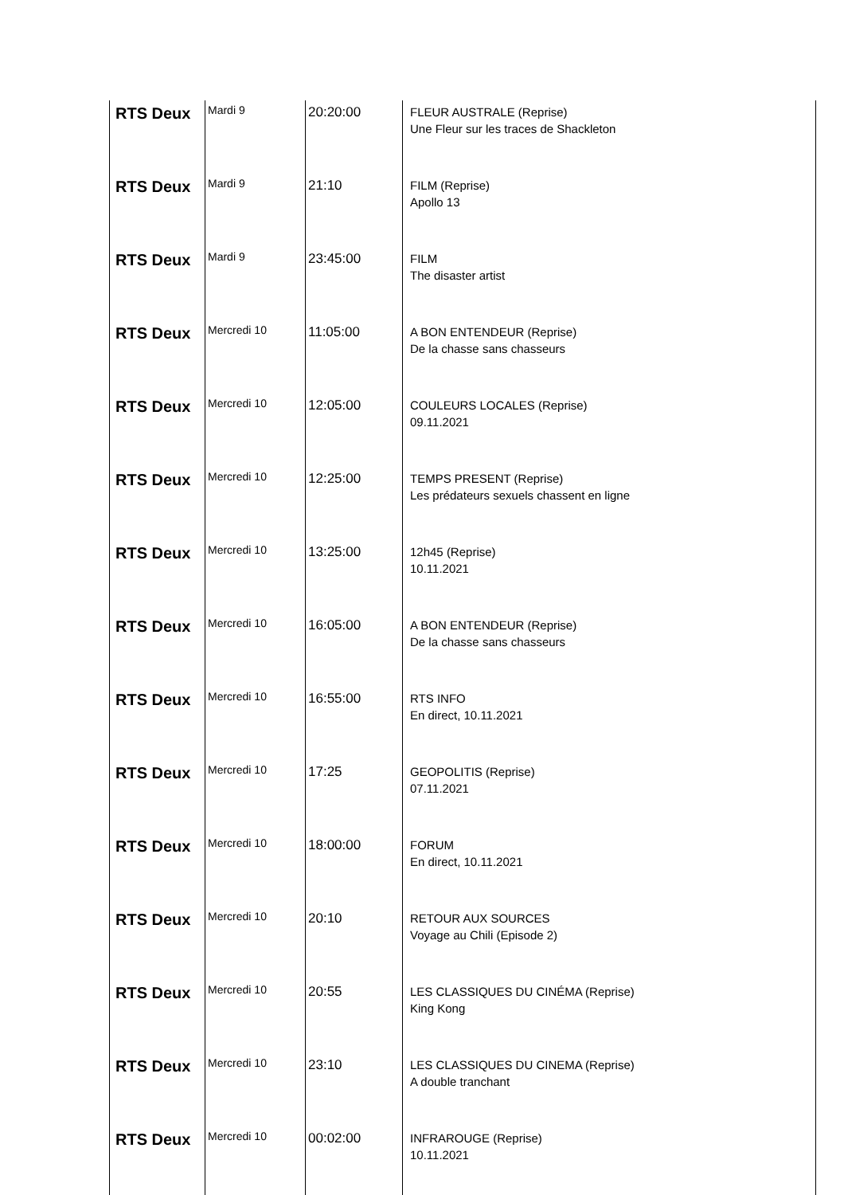| RTS Deux | Mardi 9 | 20:20:00 | FLEUR AUSTRALE (Reprise) Une Fleur sur les traces de Shackleton |
| RTS Deux | Mardi 9 | 21:10 | FILM (Reprise) Apollo 13 |
| RTS Deux | Mardi 9 | 23:45:00 | FILM The disaster artist |
| RTS Deux | Mercredi 10 | 11:05:00 | A BON ENTENDEUR (Reprise) De la chasse sans chasseurs |
| RTS Deux | Mercredi 10 | 12:05:00 | COULEURS LOCALES (Reprise) 09.11.2021 |
| RTS Deux | Mercredi 10 | 12:25:00 | TEMPS PRESENT (Reprise) Les prédateurs sexuels chassent en ligne |
| RTS Deux | Mercredi 10 | 13:25:00 | 12h45 (Reprise) 10.11.2021 |
| RTS Deux | Mercredi 10 | 16:05:00 | A BON ENTENDEUR (Reprise) De la chasse sans chasseurs |
| RTS Deux | Mercredi 10 | 16:55:00 | RTS INFO En direct, 10.11.2021 |
| RTS Deux | Mercredi 10 | 17:25 | GEOPOLITIS (Reprise) 07.11.2021 |
| RTS Deux | Mercredi 10 | 18:00:00 | FORUM En direct, 10.11.2021 |
| RTS Deux | Mercredi 10 | 20:10 | RETOUR AUX SOURCES Voyage au Chili (Episode 2) |
| RTS Deux | Mercredi 10 | 20:55 | LES CLASSIQUES DU CINÉMA (Reprise) King Kong |
| RTS Deux | Mercredi 10 | 23:10 | LES CLASSIQUES DU CINEMA (Reprise) A double tranchant |
| RTS Deux | Mercredi 10 | 00:02:00 | INFRAROUGE (Reprise) 10.11.2021 |